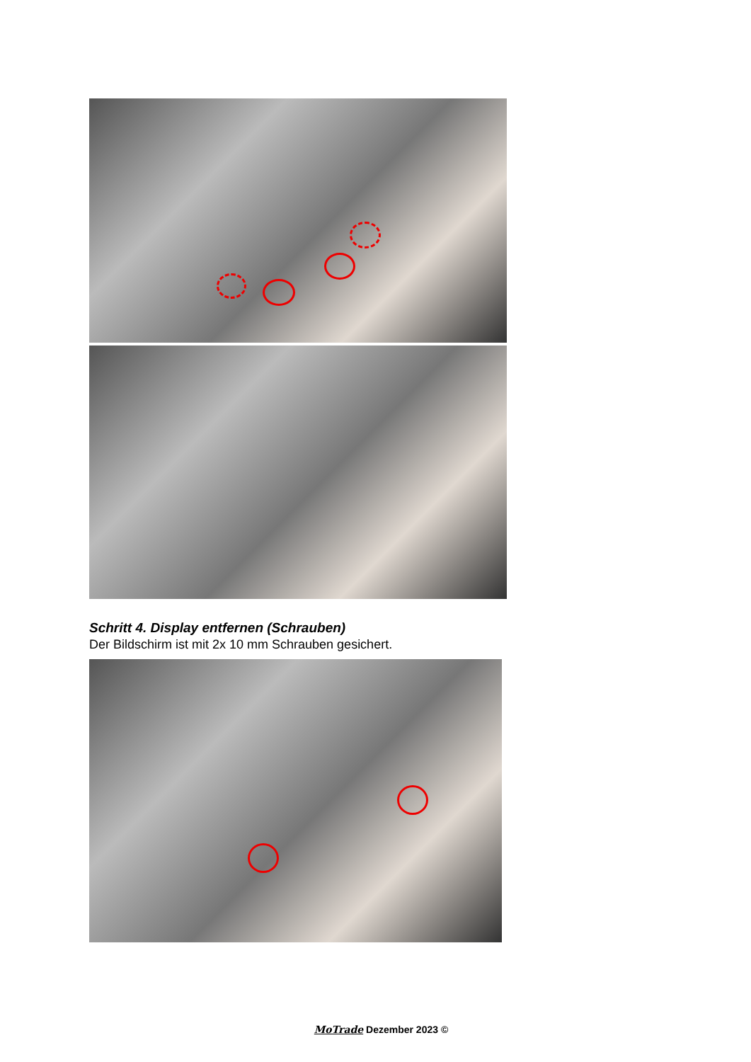Schritt 4. Display entfernen (Schrauben)
Der Bildschirm ist mit 2x 10 mm Schrauben gesichert.
MoTrade Dezember 2023 ©